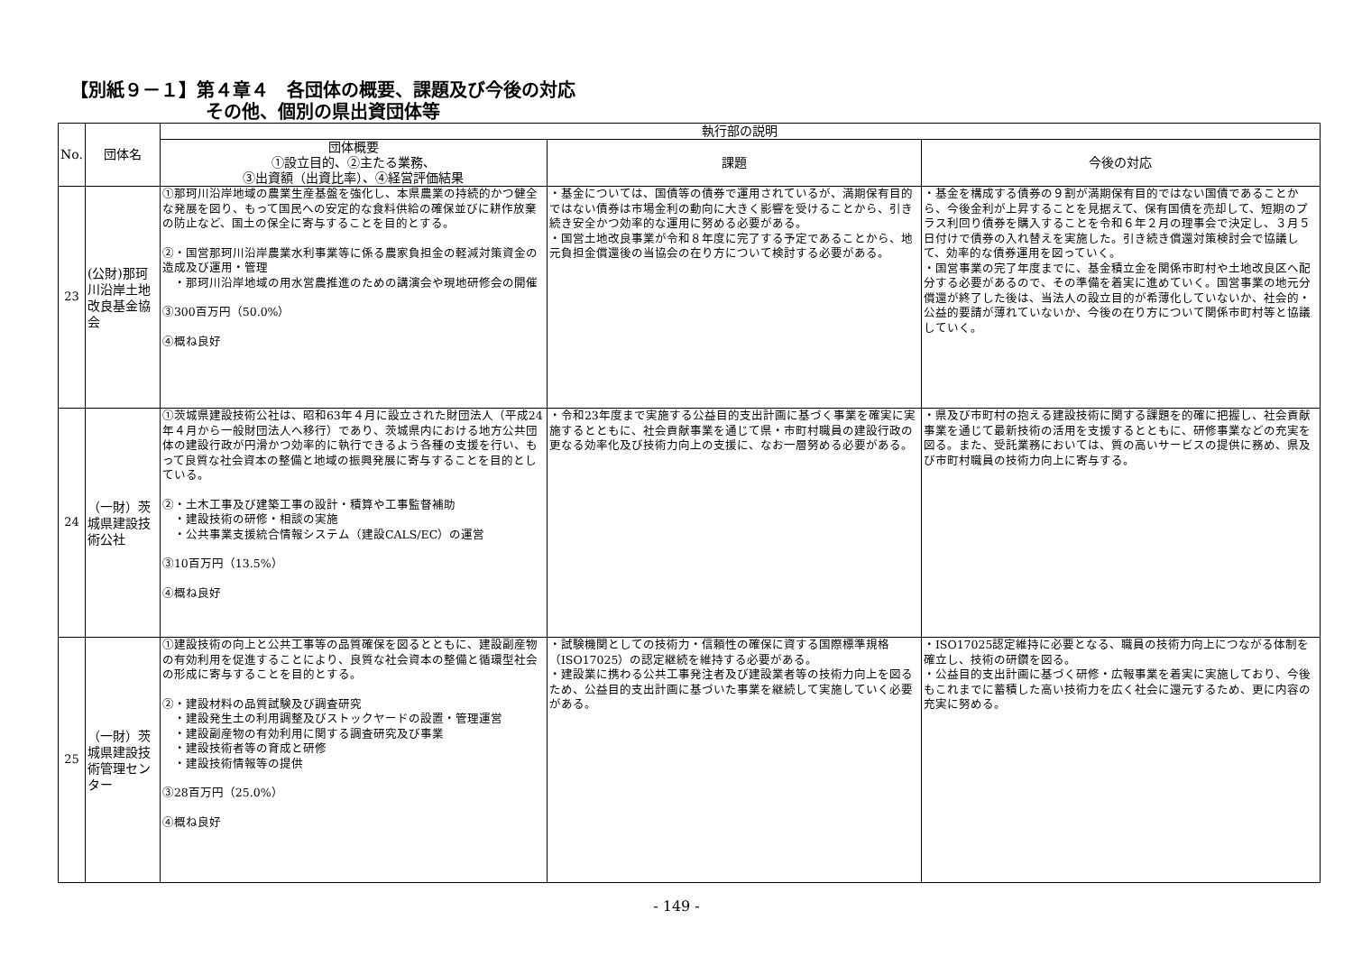【別紙９－１】第４章４　各団体の概要、課題及び今後の対応
その他、個別の県出資団体等
| No. | 団体名 | 執行部の説明 | | |
| --- | --- | --- | --- | --- |
| | | 団体概要 ①設立目的、②主たる業務、 ③出資額（出資比率）、④経営評価結果 | 課題 | 今後の対応 |
| 23 | (公財)那珂川沿岸土地改良基金協会 | ①那珂川沿岸地域の農業生産基盤を強化し、本県農業の持続的かつ健全な発展を図り、もって国民への安定的な食料供給の確保並びに耕作放棄の防止など、国土の保全に寄与することを目的とする。 ②・国営那珂川沿岸農業水利事業等に係る農家負担金の軽減対策資金の造成及び運用・管理 ・那珂川沿岸地域の用水営農推進のための講演会や現地研修会の開催 ③300百万円（50.0%） ④概ね良好 | ・基金については、国債等の債券で運用されているが、満期保有目的ではない債券は市場金利の動向に大きく影響を受けることから、引き続き安全かつ効率的な運用に努める必要がある。 ・国営土地改良事業が令和８年度に完了する予定であることから、地元負担金償還後の当協会の在り方について検討する必要がある。 | ・基金を構成する債券の９割が満期保有目的ではない国債であることから、今後金利が上昇することを見据えて、保有国債を売却して、短期のプラス利回り債券を購入することを令和６年２月の理事会で決定し、３月５日付けで債券の入れ替えを実施した。引き続き償還対策検討会で協議して、効率的な債券運用を図っていく。 ・国営事業の完了年度までに、基金積立金を関係市町村や土地改良区へ配分する必要があるので、その準備を着実に進めていく。国営事業の地元分償還が終了した後は、当法人の設立目的が希薄化していないか、社会的・公益的要請が薄れていないか、今後の在り方について関係市町村等と協議していく。 |
| 24 | （一財）茨城県建設技術公社 | ①茨城県建設技術公社は、昭和63年４月に設立された財団法人（平成24年４月から一般財団法人へ移行）であり、茨城県内における地方公共団体の建設行政が円滑かつ効率的に執行できるよう各種の支援を行い、もって良質な社会資本の整備と地域の振興発展に寄与することを目的としている。 ②・土木工事及び建築工事の設計・積算や工事監督補助 ・建設技術の研修・相談の実施 ・公共事業支援統合情報システム（建設CALS/EC）の運営 ③10百万円（13.5%） ④概ね良好 | ・令和23年度まで実施する公益目的支出計画に基づく事業を確実に実施するとともに、社会貢献事業を通じて県・市町村職員の建設行政の更なる効率化及び技術力向上の支援に、なお一層努める必要がある。 | ・県及び市町村の抱える建設技術に関する課題を的確に把握し、社会貢献事業を通じて最新技術の活用を支援するとともに、研修事業などの充実を図る。また、受託業務においては、質の高いサービスの提供に務め、県及び市町村職員の技術力向上に寄与する。 |
| 25 | （一財）茨城県建設技術管理センター | ①建設技術の向上と公共工事等の品質確保を図るとともに、建設副産物の有効利用を促進することにより、良質な社会資本の整備と循環型社会の形成に寄与することを目的とする。 ②・建設材料の品質試験及び調査研究 ・建設発生土の利用調整及びストックヤードの設置・管理運営 ・建設副産物の有効利用に関する調査研究及び事業 ・建設技術者等の育成と研修 ・建設技術情報等の提供 ③28百万円（25.0%） ④概ね良好 | ・試験機関としての技術力・信頼性の確保に資する国際標準規格（ISO17025）の認定継続を維持する必要がある。 ・建設業に携わる公共工事発注者及び建設業者等の技術力向上を図るため、公益目的支出計画に基づいた事業を継続して実施していく必要がある。 | ・ISO17025認定維持に必要となる、職員の技術力向上につながる体制を確立し、技術の研鑽を図る。 ・公益目的支出計画に基づく研修・広報事業を着実に実施しており、今後もこれまでに蓄積した高い技術力を広く社会に還元するため、更に内容の充実に努める。 |
- 149 -